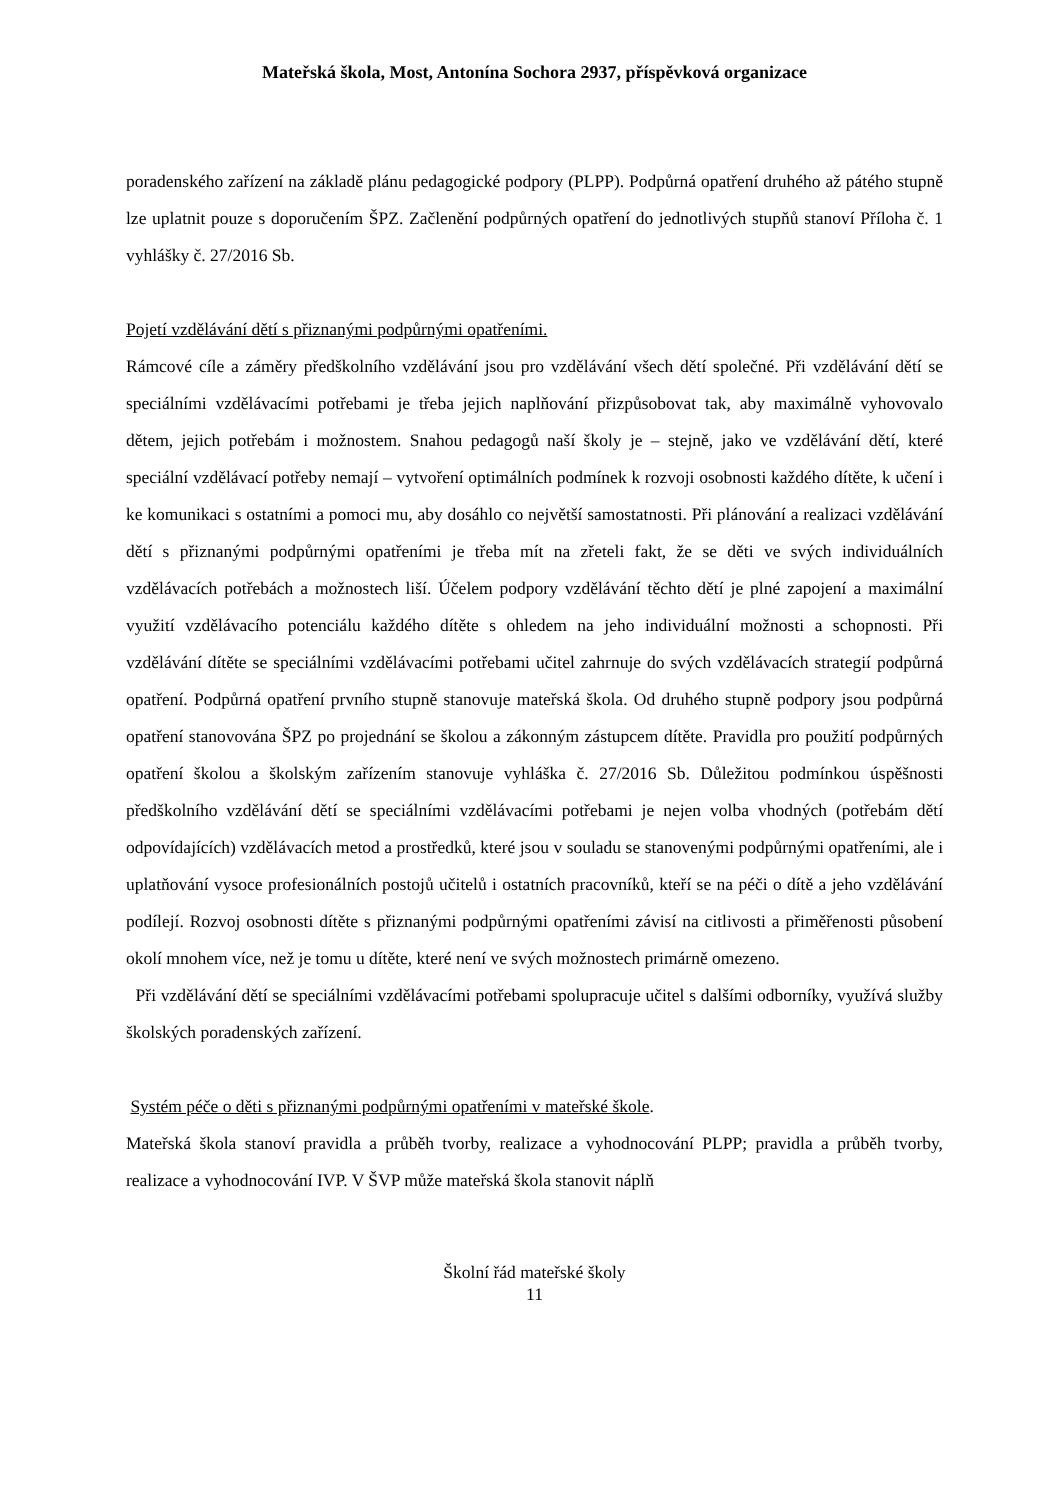Mateřská škola, Most, Antonína Sochora 2937, příspěvková organizace
poradenského zařízení na základě plánu pedagogické podpory (PLPP). Podpůrná opatření druhého až pátého stupně lze uplatnit pouze s doporučením ŠPZ. Začlenění podpůrných opatření do jednotlivých stupňů stanoví Příloha č. 1 vyhlášky č. 27/2016 Sb.
Pojetí vzdělávání dětí s přiznanými podpůrnými opatřeními.
Rámcové cíle a záměry předškolního vzdělávání jsou pro vzdělávání všech dětí společné. Při vzdělávání dětí se speciálními vzdělávacími potřebami je třeba jejich naplňování přizpůsobovat tak, aby maximálně vyhovovalo dětem, jejich potřebám i možnostem. Snahou pedagogů naší školy je – stejně, jako ve vzdělávání dětí, které speciální vzdělávací potřeby nemají – vytvoření optimálních podmínek k rozvoji osobnosti každého dítěte, k učení i ke komunikaci s ostatními a pomoci mu, aby dosáhlo co největší samostatnosti. Při plánování a realizaci vzdělávání dětí s přiznanými podpůrnými opatřeními je třeba mít na zřeteli fakt, že se děti ve svých individuálních vzdělávacích potřebách a možnostech liší. Účelem podpory vzdělávání těchto dětí je plné zapojení a maximální využití vzdělávacího potenciálu každého dítěte s ohledem na jeho individuální možnosti a schopnosti. Při vzdělávání dítěte se speciálními vzdělávacími potřebami učitel zahrnuje do svých vzdělávacích strategií podpůrná opatření. Podpůrná opatření prvního stupně stanovuje mateřská škola. Od druhého stupně podpory jsou podpůrná opatření stanovována ŠPZ po projednání se školou a zákonným zástupcem dítěte. Pravidla pro použití podpůrných opatření školou a školským zařízením stanovuje vyhláška č. 27/2016 Sb. Důležitou podmínkou úspěšnosti předškolního vzdělávání dětí se speciálními vzdělávacími potřebami je nejen volba vhodných (potřebám dětí odpovídajících) vzdělávacích metod a prostředků, které jsou v souladu se stanovenými podpůrnými opatřeními, ale i uplatňování vysoce profesionálních postojů učitelů i ostatních pracovníků, kteří se na péči o dítě a jeho vzdělávání podílejí. Rozvoj osobnosti dítěte s přiznanými podpůrnými opatřeními závisí na citlivosti a přiměřenosti působení okolí mnohem více, než je tomu u dítěte, které není ve svých možnostech primárně omezeno.
Při vzdělávání dětí se speciálními vzdělávacími potřebami spolupracuje učitel s dalšími odborníky, využívá služby školských poradenských zařízení.
Systém péče o děti s přiznanými podpůrnými opatřeními v mateřské škole.
Mateřská škola stanoví pravidla a průběh tvorby, realizace a vyhodnocování PLPP; pravidla a průběh tvorby, realizace a vyhodnocování IVP. V ŠVP může mateřská škola stanovit náplň
Školní řád mateřské školy
11